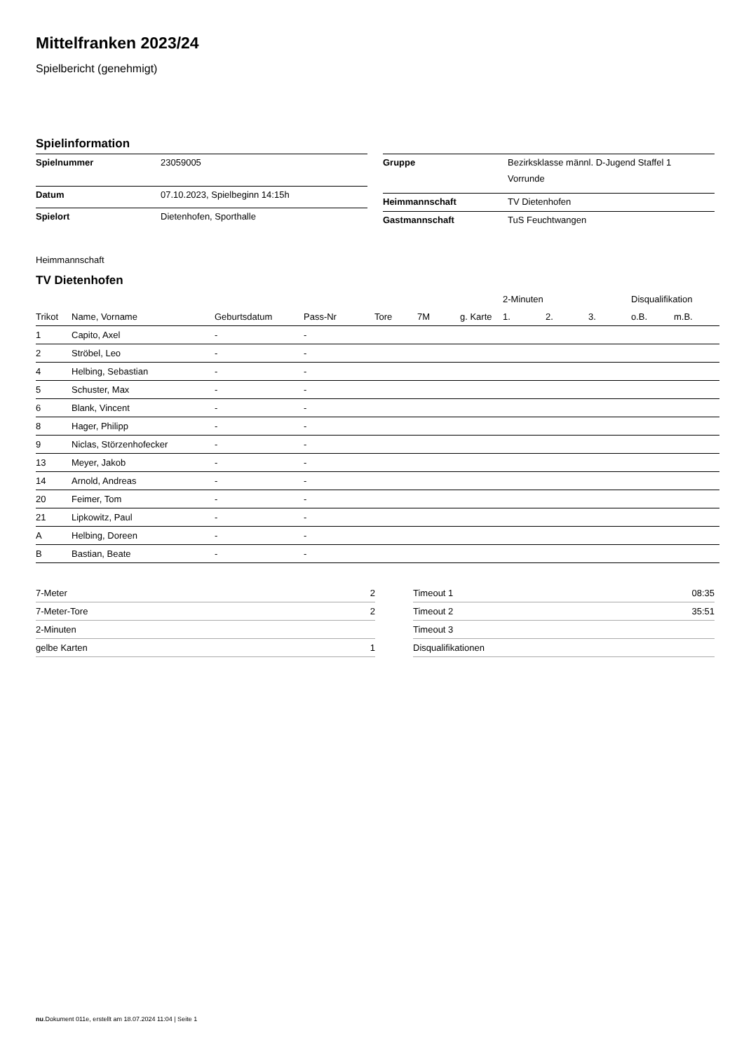Mittelfranken 2023/24
Spielbericht (genehmigt)
Spielinformation
| Spielnummer | 23059005 |
| Datum | 07.10.2023, Spielbeginn 14:15h |
| Spielort | Dietenhofen, Sporthalle |
| Gruppe | Bezirksklasse männl. D-Jugend Staffel 1 Vorrunde |
| Heimmannschaft | TV Dietenhofen |
| Gastmannschaft | TuS Feuchtwangen |
Heimmannschaft
TV Dietenhofen
| | | | | | | | 2-Minuten | | | Disqualifikation | |
| --- | --- | --- | --- | --- | --- | --- | --- | --- | --- | --- | --- |
| Trikot | Name, Vorname | Geburtsdatum | Pass-Nr | Tore | 7M | g. Karte | 1. | 2. | 3. | o.B. | m.B. |
| 1 | Capito, Axel | - | - | | | | | | | | |
| 2 | Ströbel, Leo | - | - | | | | | | | | |
| 4 | Helbing, Sebastian | - | - | | | | | | | | |
| 5 | Schuster, Max | - | - | | | | | | | | |
| 6 | Blank, Vincent | - | - | | | | | | | | |
| 8 | Hager, Philipp | - | - | | | | | | | | |
| 9 | Niclas, Störzenhofecker | - | - | | | | | | | | |
| 13 | Meyer, Jakob | - | - | | | | | | | | |
| 14 | Arnold, Andreas | - | - | | | | | | | | |
| 20 | Feimer, Tom | - | - | | | | | | | | |
| 21 | Lipkowitz, Paul | - | - | | | | | | | | |
| A | Helbing, Doreen | - | - | | | | | | | | |
| B | Bastian, Beate | - | - | | | | | | | | |
| 7-Meter | 2 |
| 7-Meter-Tore | 2 |
| 2-Minuten | |
| gelbe Karten | 1 |
| Timeout 1 | 08:35 |
| Timeout 2 | 35:51 |
| Timeout 3 | |
| Disqualifikationen | |
nu.Dokument 011e, erstellt am 18.07.2024 11:04 | Seite 1